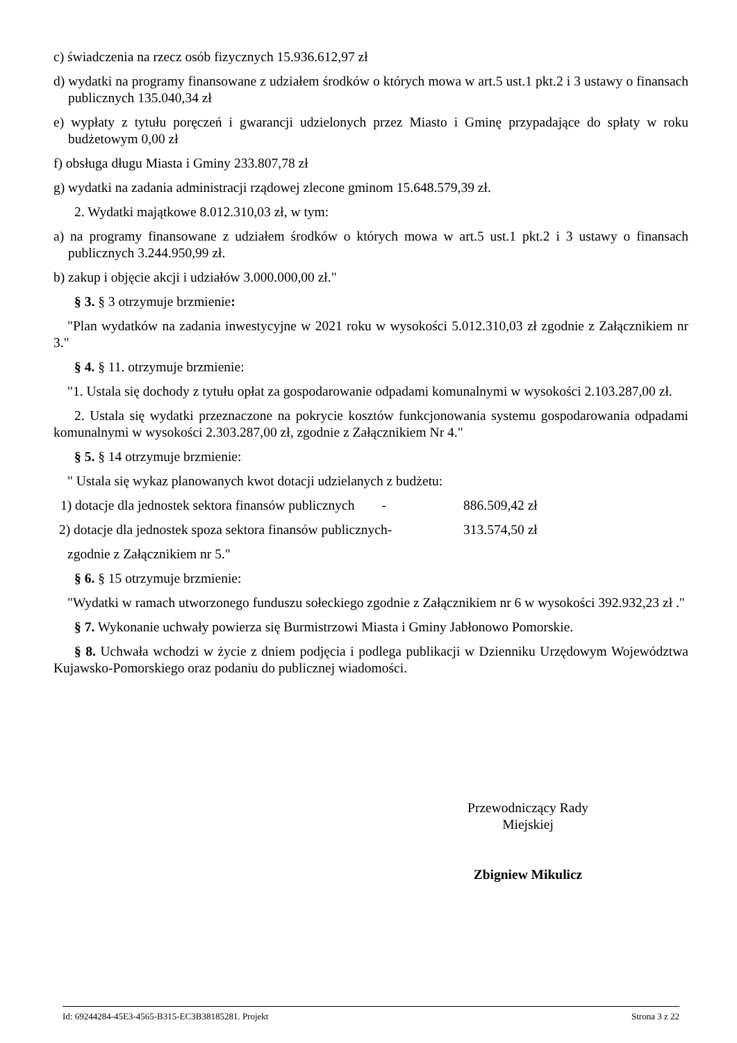c) świadczenia na rzecz osób fizycznych 15.936.612,97 zł
d) wydatki na programy finansowane z udziałem środków o których mowa w art.5 ust.1 pkt.2 i 3 ustawy o finansach publicznych 135.040,34 zł
e) wypłaty z tytułu poręczeń i gwarancji udzielonych przez Miasto i Gminę przypadające do spłaty w roku budżetowym 0,00 zł
f) obsługa długu Miasta i Gminy 233.807,78 zł
g) wydatki na zadania administracji rządowej zlecone gminom 15.648.579,39 zł.
2. Wydatki majątkowe 8.012.310,03 zł, w tym:
a) na programy finansowane z udziałem środków o których mowa w art.5 ust.1 pkt.2 i 3 ustawy o finansach publicznych 3.244.950,99 zł.
b) zakup i objęcie akcji i udziałów 3.000.000,00 zł."
§ 3. § 3 otrzymuje brzmienie:
"Plan wydatków na zadania inwestycyjne w 2021 roku w wysokości 5.012.310,03 zł zgodnie z Załącznikiem nr 3."
§ 4. § 11. otrzymuje brzmienie:
"1. Ustala się dochody z tytułu opłat za gospodarowanie odpadami komunalnymi w wysokości 2.103.287,00 zł.
2. Ustala się wydatki przeznaczone na pokrycie kosztów funkcjonowania systemu gospodarowania odpadami komunalnymi w wysokości 2.303.287,00 zł, zgodnie z Załącznikiem Nr 4."
§ 5. § 14 otrzymuje brzmienie:
" Ustala się wykaz planowanych kwot dotacji udzielanych z budżetu:
1) dotacje dla jednostek sektora finansów publicznych - 886.509,42 zł
2) dotacje dla jednostek spoza sektora finansów publicznych- 313.574,50 zł
zgodnie z Załącznikiem nr 5."
§ 6. § 15 otrzymuje brzmienie:
"Wydatki w ramach utworzonego funduszu sołeckiego zgodnie z Załącznikiem nr 6 w wysokości 392.932,23 zł ."
§ 7. Wykonanie uchwały powierza się Burmistrzowi Miasta i Gminy Jabłonowo Pomorskie.
§ 8. Uchwała wchodzi w życie z dniem podjęcia i podlega publikacji w Dzienniku Urzędowym Województwa Kujawsko-Pomorskiego oraz podaniu do publicznej wiadomości.
Przewodniczący Rady
Miejskiej
Zbigniew Mikulicz
Id: 69244284-45E3-4565-B315-EC3B38185281. Projekt Strona 3 z 22